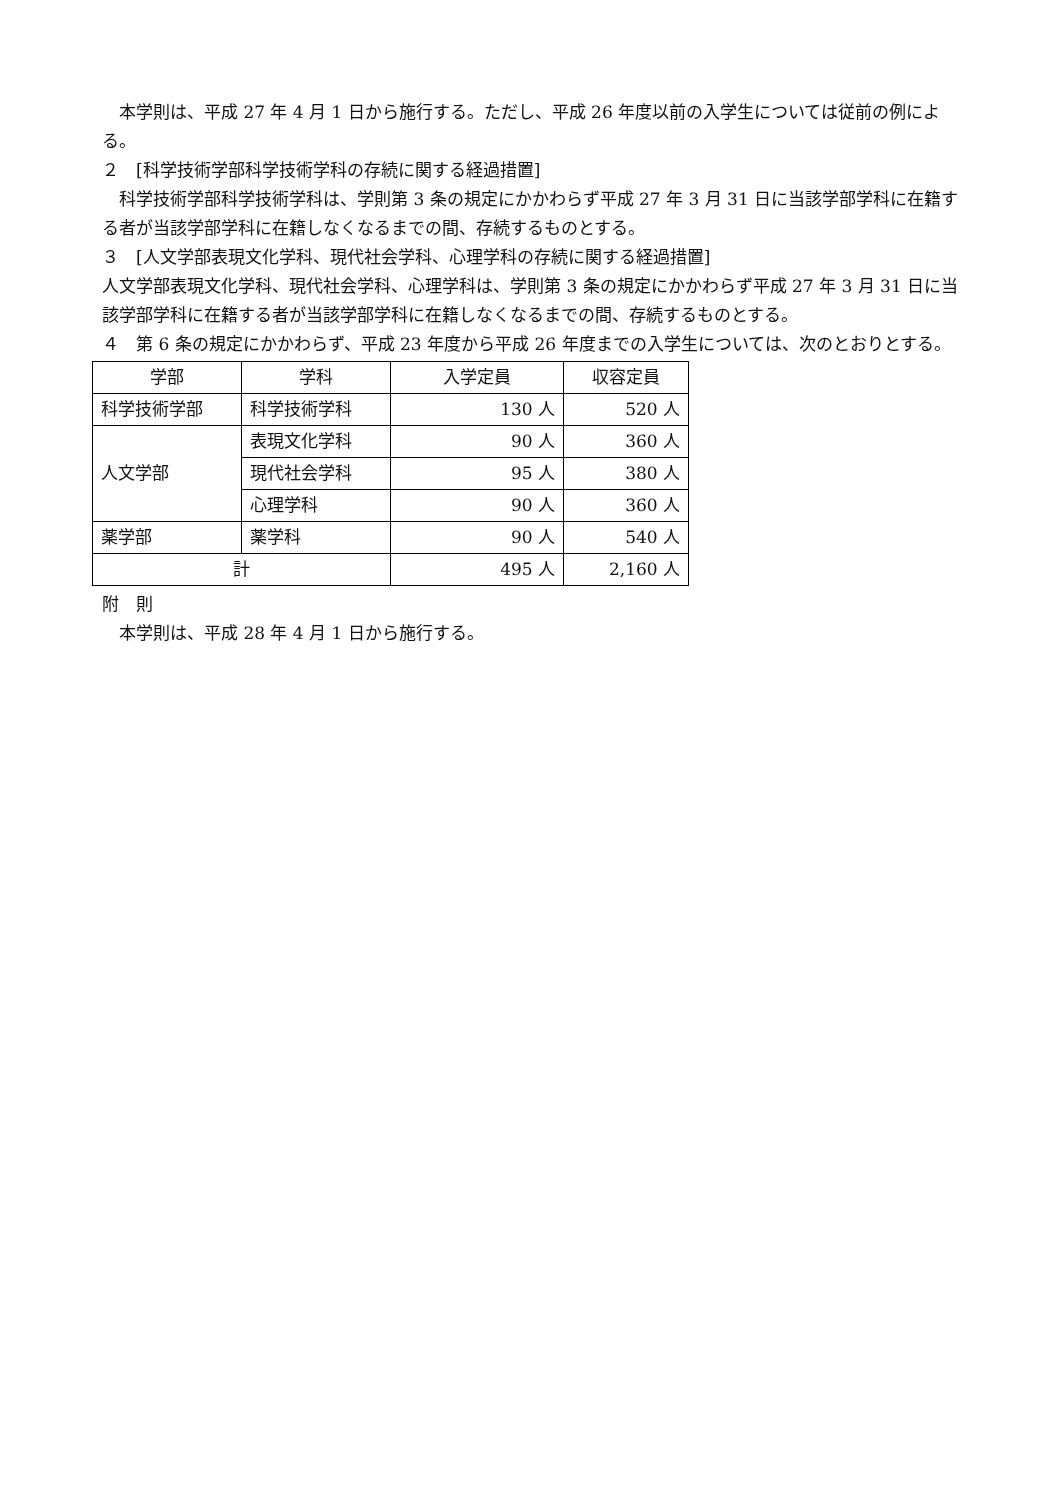本学則は、平成 27 年 4 月 1 日から施行する。ただし、平成 26 年度以前の入学生については従前の例による。
２　[科学技術学部科学技術学科の存続に関する経過措置]
　科学技術学部科学技術学科は、学則第 3 条の規定にかかわらず平成 27 年 3 月 31 日に当該学部学科に在籍する者が当該学部学科に在籍しなくなるまでの間、存続するものとする。
３　[人文学部表現文化学科、現代社会学科、心理学科の存続に関する経過措置]
人文学部表現文化学科、現代社会学科、心理学科は、学則第 3 条の規定にかかわらず平成 27 年 3 月 31 日に当該学部学科に在籍する者が当該学部学科に在籍しなくなるまでの間、存続するものとする。
４　第 6 条の規定にかかわらず、平成 23 年度から平成 26 年度までの入学生については、次のとおりとする。
| 学部 | 学科 | 入学定員 | 収容定員 |
| 科学技術学部 | 科学技術学科 | 130 人 | 520 人 |
| 人文学部 | 表現文化学科 | 90 人 | 360 人 |
| | 現代社会学科 | 95 人 | 380 人 |
| | 心理学科 | 90 人 | 360 人 |
| 薬学部 | 薬学科 | 90 人 | 540 人 |
| 計 | | 495 人 | 2,160 人 |
附　則
　本学則は、平成 28 年 4 月 1 日から施行する。